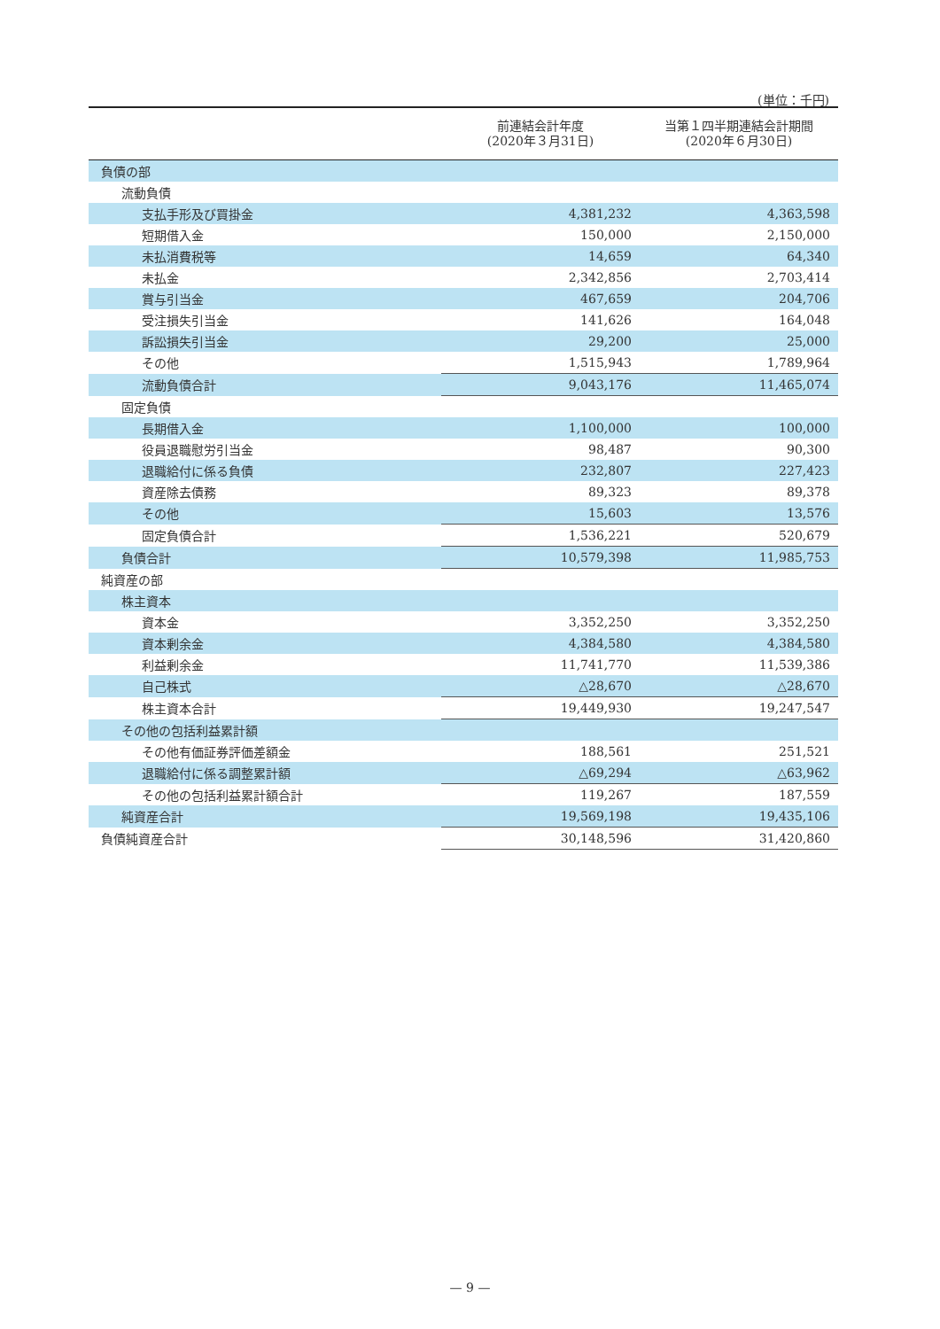(単位：千円)
| | 前連結会計年度 (2020年３月31日) | 当第１四半期連結会計期間 (2020年６月30日) |
| --- | --- | --- |
| 負債の部 | | |
| 流動負債 | | |
| 支払手形及び買掛金 | 4,381,232 | 4,363,598 |
| 短期借入金 | 150,000 | 2,150,000 |
| 未払消費税等 | 14,659 | 64,340 |
| 未払金 | 2,342,856 | 2,703,414 |
| 賞与引当金 | 467,659 | 204,706 |
| 受注損失引当金 | 141,626 | 164,048 |
| 訴訟損失引当金 | 29,200 | 25,000 |
| その他 | 1,515,943 | 1,789,964 |
| 流動負債合計 | 9,043,176 | 11,465,074 |
| 固定負債 | | |
| 長期借入金 | 1,100,000 | 100,000 |
| 役員退職慰労引当金 | 98,487 | 90,300 |
| 退職給付に係る負債 | 232,807 | 227,423 |
| 資産除去債務 | 89,323 | 89,378 |
| その他 | 15,603 | 13,576 |
| 固定負債合計 | 1,536,221 | 520,679 |
| 負債合計 | 10,579,398 | 11,985,753 |
| 純資産の部 | | |
| 株主資本 | | |
| 資本金 | 3,352,250 | 3,352,250 |
| 資本剰余金 | 4,384,580 | 4,384,580 |
| 利益剰余金 | 11,741,770 | 11,539,386 |
| 自己株式 | △28,670 | △28,670 |
| 株主資本合計 | 19,449,930 | 19,247,547 |
| その他の包括利益累計額 | | |
| その他有価証券評価差額金 | 188,561 | 251,521 |
| 退職給付に係る調整累計額 | △69,294 | △63,962 |
| その他の包括利益累計額合計 | 119,267 | 187,559 |
| 純資産合計 | 19,569,198 | 19,435,106 |
| 負債純資産合計 | 30,148,596 | 31,420,860 |
— 9 —